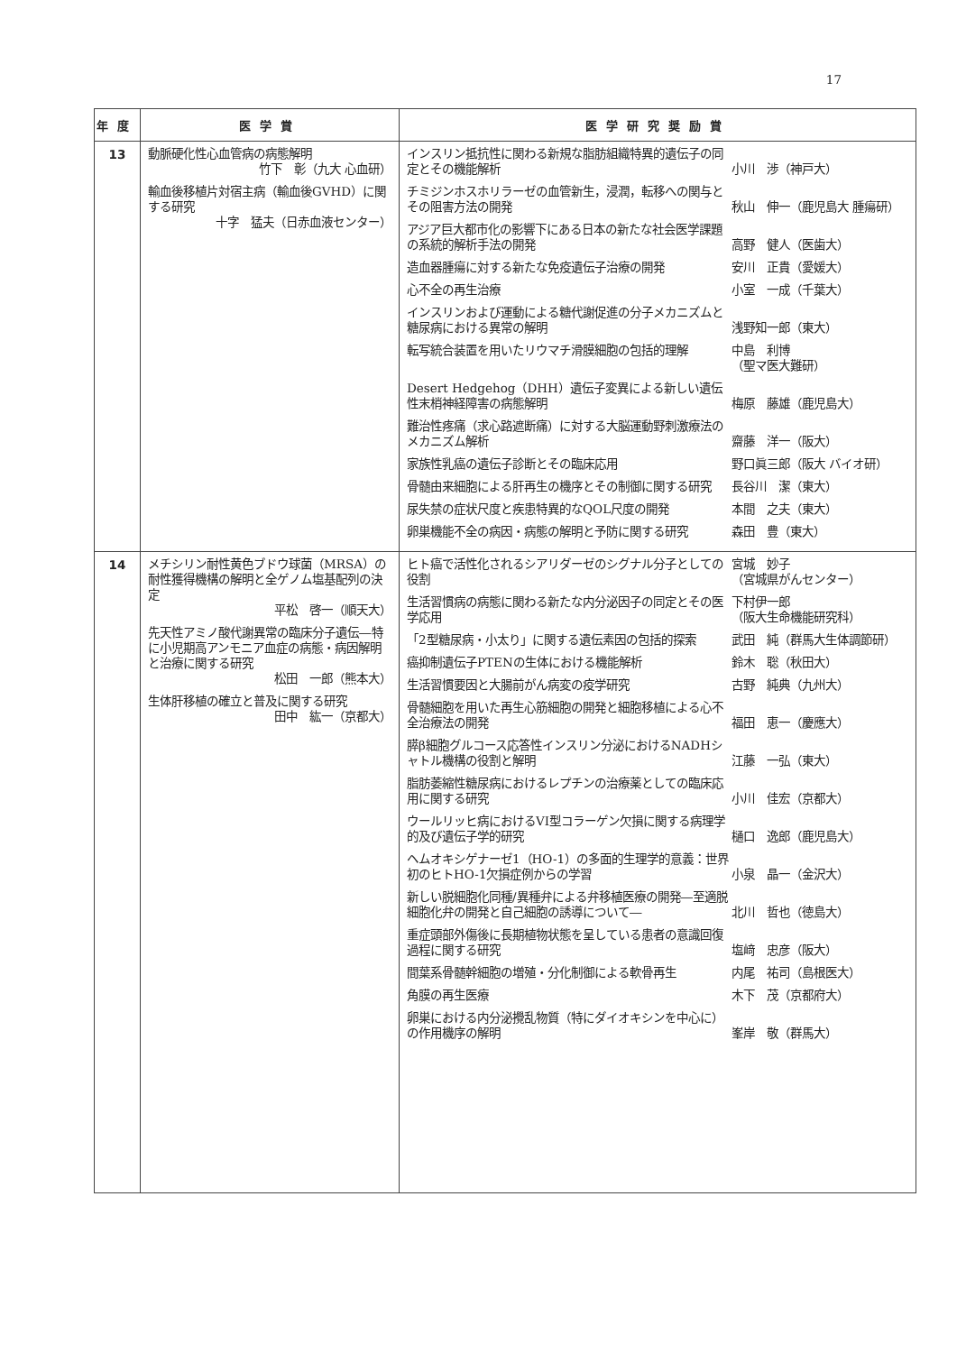17
| 年度 | 医学賞 | 医学研究奨励賞 |
| --- | --- | --- |
| 13 | 動脈硬化性心血管病の病態解明 竹下 彰（九大 心血研） 輸血後移植片対宿主病（輸血後GVHD）に関する研究 十字 猛夫（日赤血液センター） | インスリン抵抗性に関わる新規な脂肪組織特異的遺伝子の同定とその機能解析 小川 渉（神戸大） チミジンホスホリラーゼの血管新生，浸潤，転移への関与とその阻害方法の開発 秋山 伸一（鹿児島大 腫瘍研） アジア巨大都市化の影響下にある日本の新たな社会医学課題の系統的解析手法の開発 高野 健人（医歯大） 造血器腫瘍に対する新たな免疫遺伝子治療の開発 安川 正貴（愛媛大） 心不全の再生治療 小室 一成（千葉大） インスリンおよび運動による糖代謝促進の分子メカニズムと糖尿病における異常の解明 浅野知一郎（東大） 転写統合装置を用いたリウマチ滑膜細胞の包括的理解 中島 利博 （聖マ医大難研） Desert Hedgehog（DHH）遺伝子変異による新しい遺伝性末梢神経障害の病態解明 梅原 藤雄（鹿児島大） 難治性疼痛（求心路遮断痛）に対する大脳運動野刺激療法のメカニズム解析 齋藤 洋一（阪大） 家族性乳癌の遺伝子診断とその臨床応用 野口眞三郎（阪大 バイオ研） 骨髄由来細胞による肝再生の機序とその制御に関する研究 長谷川 潔（東大） 尿失禁の症状尺度と疾患特異的なQOL尺度の開発 本間 之夫（東大） 卵巣機能不全の病因・病態の解明と予防に関する研究 森田 豊（東大） |
| 14 | メチシリン耐性黄色ブドウ球菌（MRSA）の耐性獲得機構の解明と全ゲノム塩基配列の決定 平松 啓一（順天大） 先天性アミノ酸代謝異常の臨床分子遺伝―特に小児期高アンモニア血症の病態・病因解明と治療に関する研究 松田 一郎（熊本大） 生体肝移植の確立と普及に関する研究 田中 紘一（京都大） | ヒト癌で活性化されるシアリダーゼのシグナル分子としての役割 宮城 妙子 （宮城県がんセンター） 生活習慣病の病態に関わる新たな内分泌因子の同定とその医学応用 下村伊一郎 （阪大生命機能研究科） 「2型糖尿病・小太り」に関する遺伝素因の包括的探索 武田 純（群馬大生体調節研） 癌抑制遺伝子PTENの生体における機能解析 鈴木 聡（秋田大） 生活習慣要因と大腸前がん病変の疫学研究 古野 純典（九州大） 骨髄細胞を用いた再生心筋細胞の開発と細胞移植による心不全治療法の開発 福田 恵一（慶應大） 膵β細胞グルコース応答性インスリン分泌におけるNADHシャトル機構の役割と解明 江藤 一弘（東大） 脂肪萎縮性糖尿病におけるレプチンの治療薬としての臨床応用に関する研究 小川 佳宏（京都大） ウールリッヒ病におけるVI型コラーゲン欠損に関する病理学的及び遺伝子学的研究 樋口 逸郎（鹿児島大） ヘムオキシゲナーゼ1（HO-1）の多面的生理学的意義：世界初のヒトHO-1欠損症例からの学習 小泉 晶一（金沢大） 新しい脱細胞化同種/異種弁による弁移植医療の開発―至適脱細胞化弁の開発と自己細胞の誘導について― 北川 哲也（徳島大） 重症頭部外傷後に長期植物状態を呈している患者の意識回復過程に関する研究 塩﨑 忠彦（阪大） 間葉系骨髄幹細胞の増殖・分化制御による軟骨再生 内尾 祐司（島根医大） 角膜の再生医療 木下 茂（京都府大） 卵巣における内分泌攪乱物質（特にダイオキシンを中心に）の作用機序の解明 峯岸 敬（群馬大） |